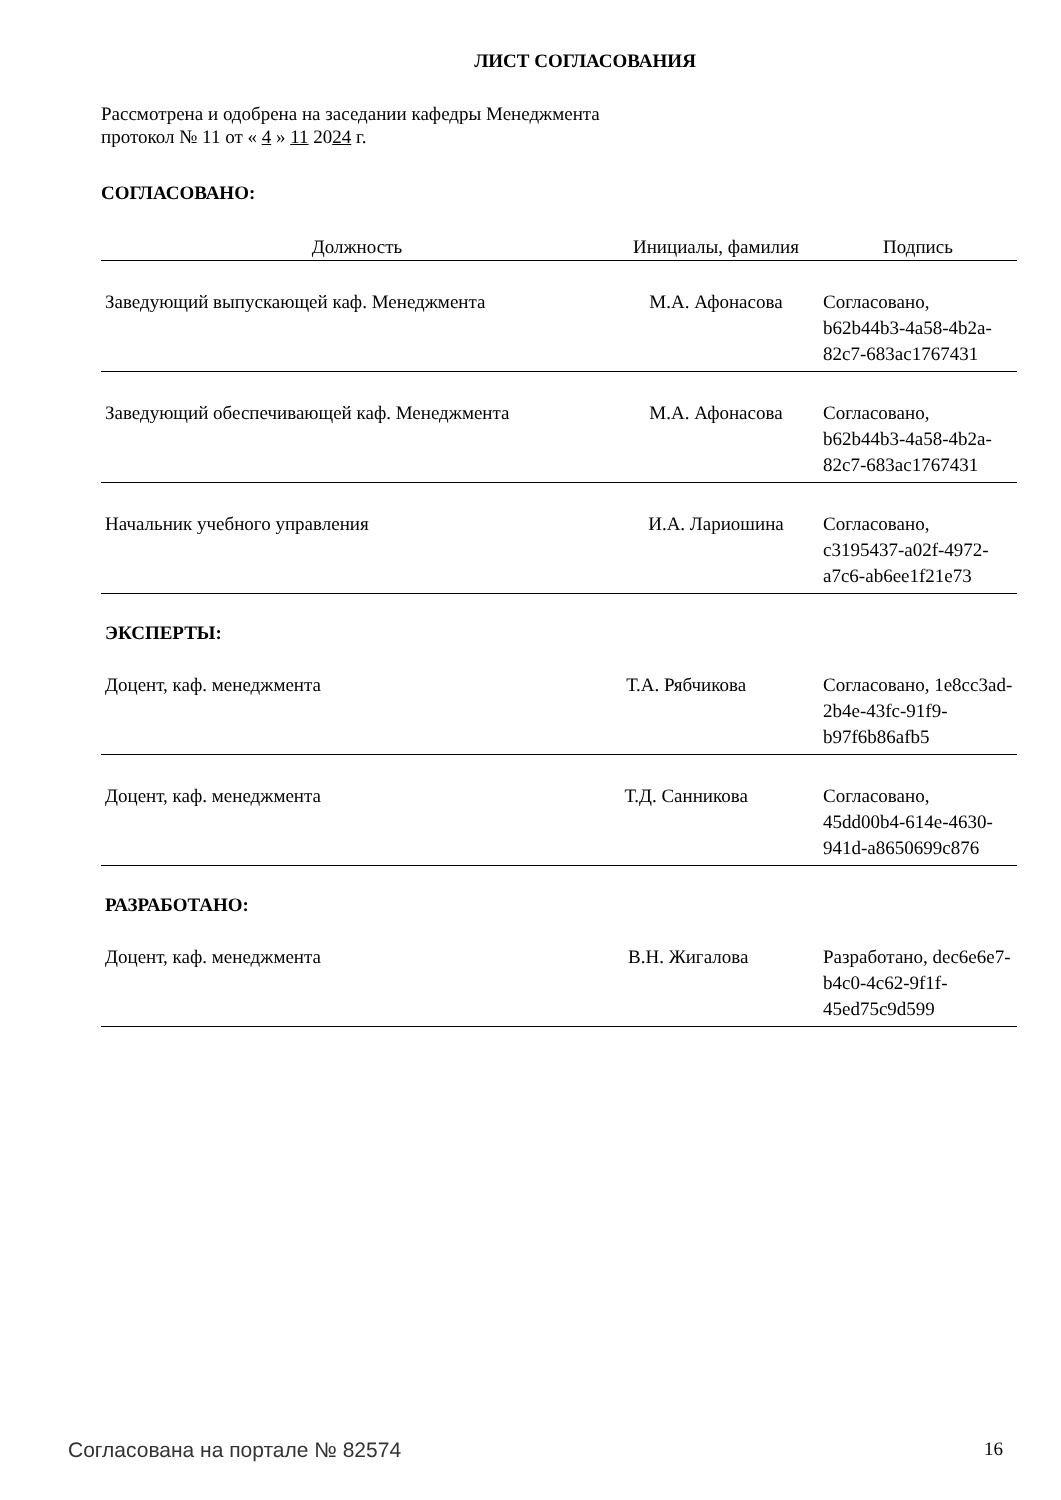ЛИСТ СОГЛАСОВАНИЯ
Рассмотрена и одобрена на заседании кафедры Менеджмента
протокол № 11 от « 4 » 11 2024 г.
СОГЛАСОВАНО:
| Должность | Инициалы, фамилия | Подпись |
| --- | --- | --- |
| Заведующий выпускающей каф. Менеджмента | М.А. Афонасова | Согласовано, b62b44b3-4a58-4b2a-82c7-683ac1767431 |
| Заведующий обеспечивающей каф. Менеджмента | М.А. Афонасова | Согласовано, b62b44b3-4a58-4b2a-82c7-683ac1767431 |
| Начальник учебного управления | И.А. Лариошина | Согласовано, c3195437-a02f-4972-a7c6-ab6ee1f21e73 |
ЭКСПЕРТЫ:
| Доцент, каф. менеджмента | Т.А. Рябчикова | Согласовано, 1e8cc3ad-2b4e-43fc-91f9-b97f6b86afb5 |
| Доцент, каф. менеджмента | Т.Д. Санникова | Согласовано, 45dd00b4-614e-4630-941d-a8650699c876 |
РАЗРАБОТАНО:
| Доцент, каф. менеджмента | В.Н. Жигалова | Разработано, dec6e6e7-b4c0-4c62-9f1f-45ed75c9d599 |
Согласована на портале № 82574 16